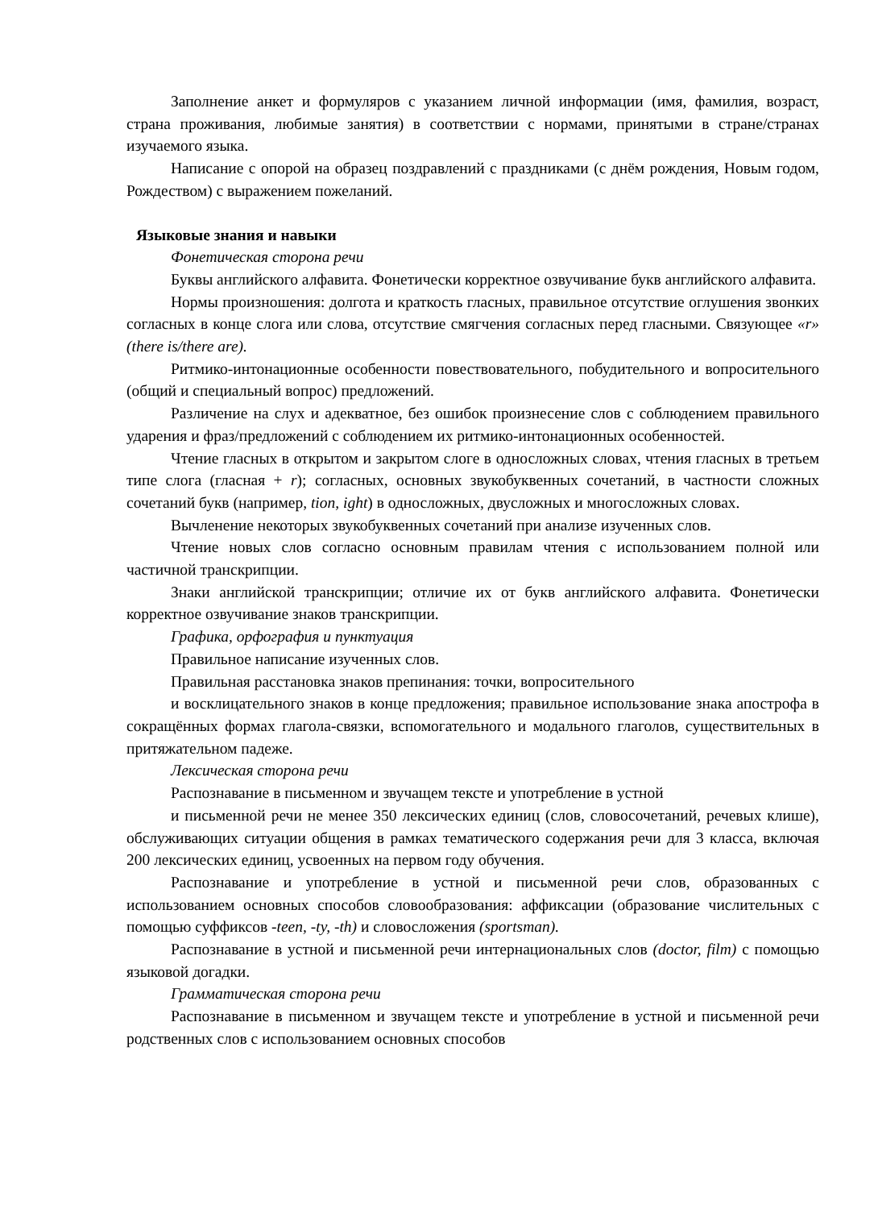Заполнение анкет и формуляров с указанием личной информации (имя, фамилия, возраст, страна проживания, любимые занятия) в соответствии с нормами, принятыми в стране/странах изучаемого языка.
Написание с опорой на образец поздравлений с праздниками (с днём рождения, Новым годом, Рождеством) с выражением пожеланий.
Языковые знания и навыки
Фонетическая сторона речи
Буквы английского алфавита. Фонетически корректное озвучивание букв английского алфавита.
Нормы произношения: долгота и краткость гласных, правильное отсутствие оглушения звонких согласных в конце слога или слова, отсутствие смягчения согласных перед гласными. Связующее «r» (there is/there are).
Ритмико-интонационные особенности повествовательного, побудительного и вопросительного (общий и специальный вопрос) предложений.
Различение на слух и адекватное, без ошибок произнесение слов с соблюдением правильного ударения и фраз/предложений с соблюдением их ритмико-интонационных особенностей.
Чтение гласных в открытом и закрытом слоге в односложных словах, чтения гласных в третьем типе слога (гласная + r); согласных, основных звукобуквенных сочетаний, в частности сложных сочетаний букв (например, tion, ight) в односложных, двусложных и многосложных словах.
Вычленение некоторых звукобуквенных сочетаний при анализе изученных слов.
Чтение новых слов согласно основным правилам чтения с использованием полной или частичной транскрипции.
Знаки английской транскрипции; отличие их от букв английского алфавита. Фонетически корректное озвучивание знаков транскрипции.
Графика, орфография и пунктуация
Правильное написание изученных слов.
Правильная расстановка знаков препинания: точки, вопросительного
и восклицательного знаков в конце предложения; правильное использование знака апострофа в сокращённых формах глагола-связки, вспомогательного и модального глаголов, существительных в притяжательном падеже.
Лексическая сторона речи
Распознавание в письменном и звучащем тексте и употребление в устной
и письменной речи не менее 350 лексических единиц (слов, словосочетаний, речевых клише), обслуживающих ситуации общения в рамках тематического содержания речи для 3 класса, включая 200 лексических единиц, усвоенных на первом году обучения.
Распознавание и употребление в устной и письменной речи слов, образованных с использованием основных способов словообразования: аффиксации (образование числительных с помощью суффиксов -teen, -ty, -th) и словосложения (sportsman).
Распознавание в устной и письменной речи интернациональных слов (doctor, film) с помощью языковой догадки.
Грамматическая сторона речи
Распознавание в письменном и звучащем тексте и употребление в устной и письменной речи родственных слов с использованием основных способов